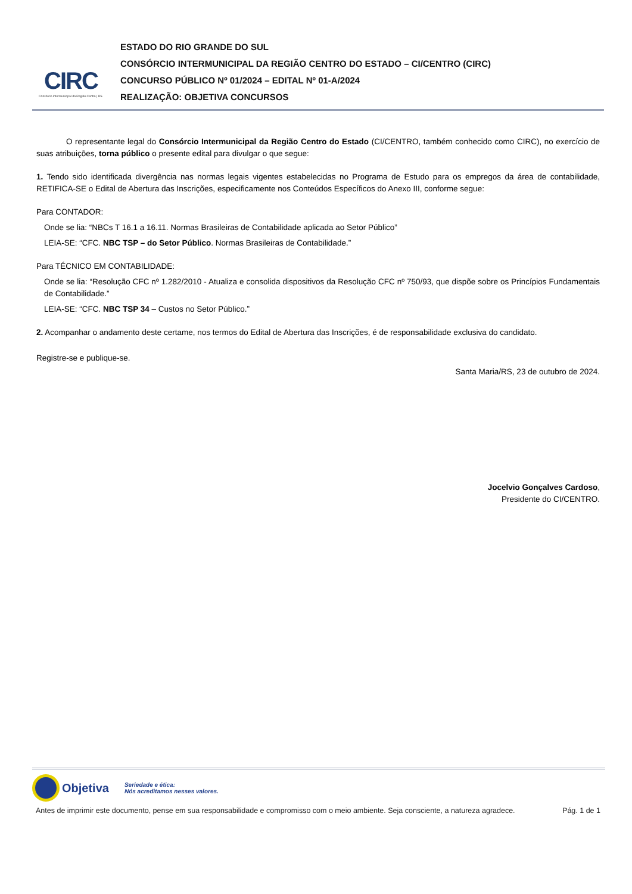CIRC
Consórcio Intermunicipal da Região Centro | RS.
ESTADO DO RIO GRANDE DO SUL
CONSÓRCIO INTERMUNICIPAL DA REGIÃO CENTRO DO ESTADO – CI/CENTRO (CIRC)
CONCURSO PÚBLICO Nº 01/2024 – EDITAL Nº 01-A/2024
REALIZAÇÃO: OBJETIVA CONCURSOS
O representante legal do Consórcio Intermunicipal da Região Centro do Estado (CI/CENTRO, também conhecido como CIRC), no exercício de suas atribuições, torna público o presente edital para divulgar o que segue:
1. Tendo sido identificada divergência nas normas legais vigentes estabelecidas no Programa de Estudo para os empregos da área de contabilidade, RETIFICA-SE o Edital de Abertura das Inscrições, especificamente nos Conteúdos Específicos do Anexo III, conforme segue:
Para CONTADOR:
Onde se lia: “NBCs T 16.1 a 16.11. Normas Brasileiras de Contabilidade aplicada ao Setor Público”
LEIA-SE: “CFC. NBC TSP – do Setor Público. Normas Brasileiras de Contabilidade.”
Para TÉCNICO EM CONTABILIDADE:
Onde se lia: “Resolução CFC nº 1.282/2010 - Atualiza e consolida dispositivos da Resolução CFC nº 750/93, que dispõe sobre os Princípios Fundamentais de Contabilidade.”
LEIA-SE: “CFC. NBC TSP 34 – Custos no Setor Público.”
2. Acompanhar o andamento deste certame, nos termos do Edital de Abertura das Inscrições, é de responsabilidade exclusiva do candidato.
Registre-se e publique-se.
Santa Maria/RS, 23 de outubro de 2024.
Jocelvio Gonçalves Cardoso,
Presidente do CI/CENTRO.
Objetiva Seriedade e ética:
Nós acreditamos nesses valores.
Antes de imprimir este documento, pense em sua responsabilidade e compromisso com o meio ambiente. Seja consciente, a natureza agradece. Pág. 1 de 1